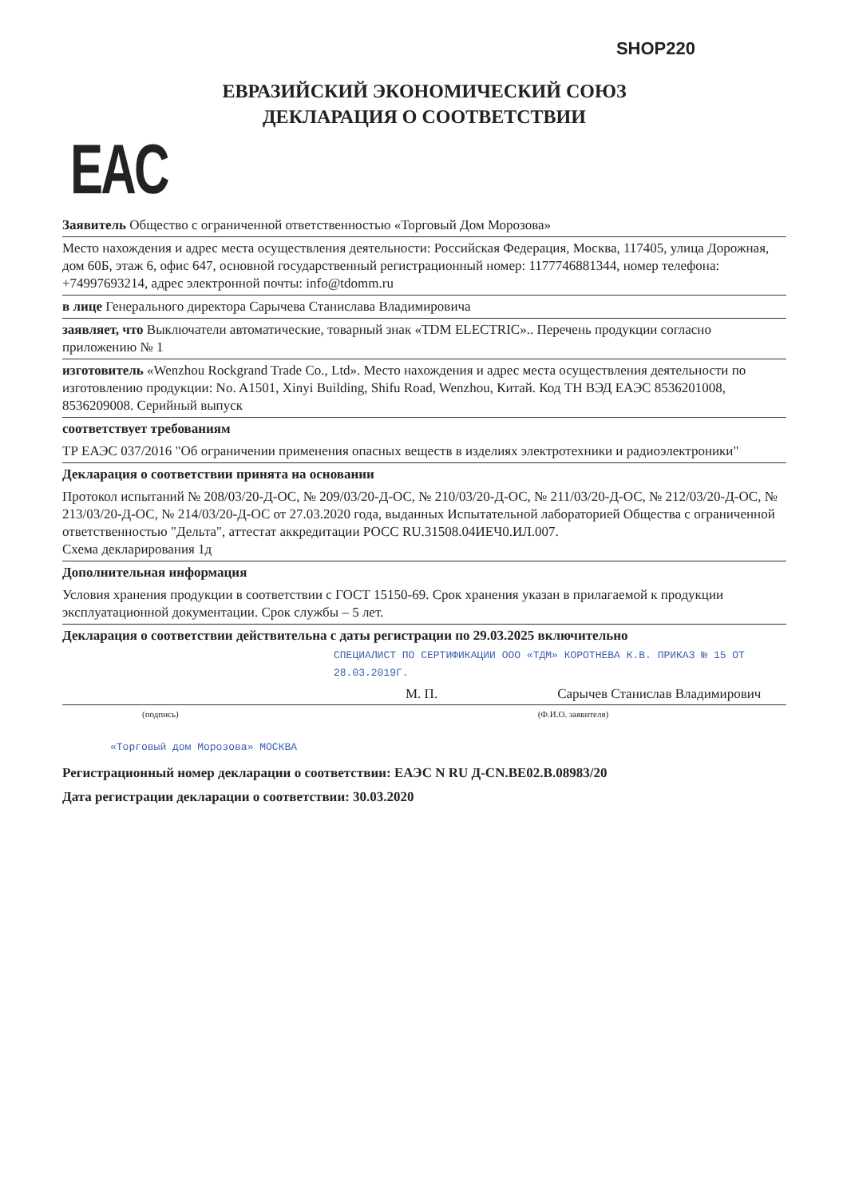SHOP220
ЕВРАЗИЙСКИЙ ЭКОНОМИЧЕСКИЙ СОЮЗ
ДЕКЛАРАЦИЯ О СООТВЕТСТВИИ
EAC
Заявитель Общество с ограниченной ответственностью «Торговый Дом Морозова»
Место нахождения и адрес места осуществления деятельности: Российская Федерация, Москва, 117405, улица Дорожная, дом 60Б, этаж 6, офис 647, основной государственный регистрационный номер: 1177746881344, номер телефона: +74997693214, адрес электронной почты: info@tdomm.ru
в лице Генерального директора Сарычева Станислава Владимировича
заявляет, что Выключатели автоматические, товарный знак «TDM ELECTRIC».. Перечень продукции согласно приложению № 1
изготовитель «Wenzhou Rockgrand Trade Co., Ltd». Место нахождения и адрес места осуществления деятельности по изготовлению продукции: No. A1501, Xinyi Building, Shifu Road, Wenzhou, Китай. Код ТН ВЭД ЕАЭС 8536201008, 8536209008. Серийный выпуск
соответствует требованиям
ТР ЕАЭС 037/2016 "Об ограничении применения опасных веществ в изделиях электротехники и радиоэлектроники"
Декларация о соответствии принята на основании
Протокол испытаний № 208/03/20-Д-ОС, № 209/03/20-Д-ОС, № 210/03/20-Д-ОС, № 211/03/20-Д-ОС, № 212/03/20-Д-ОС, № 213/03/20-Д-ОС, № 214/03/20-Д-ОС от 27.03.2020 года, выданных Испытательной лабораторией Общества с ограниченной ответственностью "Дельта", аттестат аккредитации РОСС RU.31508.04ИЕЧ0.ИЛ.007.
Схема декларирования 1д
Дополнительная информация
Условия хранения продукции в соответствии с ГОСТ 15150-69. Срок хранения указан в прилагаемой к продукции эксплуатационной документации. Срок службы – 5 лет.
Декларация о соответствии действительна с даты регистрации по 29.03.2025 включительно
СПЕЦИАЛИСТ ПО СЕРТИФИКАЦИИ ООО «ТДМ» КОРОТНЕВА К.В. ПРИКАЗ № 15 ОТ 28.03.2019Г.
М. П. Сарычев Станислав Владимирович
(подпись) (Ф.И.О. заявителя)
«Торговый дом Морозова» МОСКВА
Регистрационный номер декларации о соответствии: ЕАЭС N RU Д-CN.ВЕ02.В.08983/20
Дата регистрации декларации о соответствии: 30.03.2020